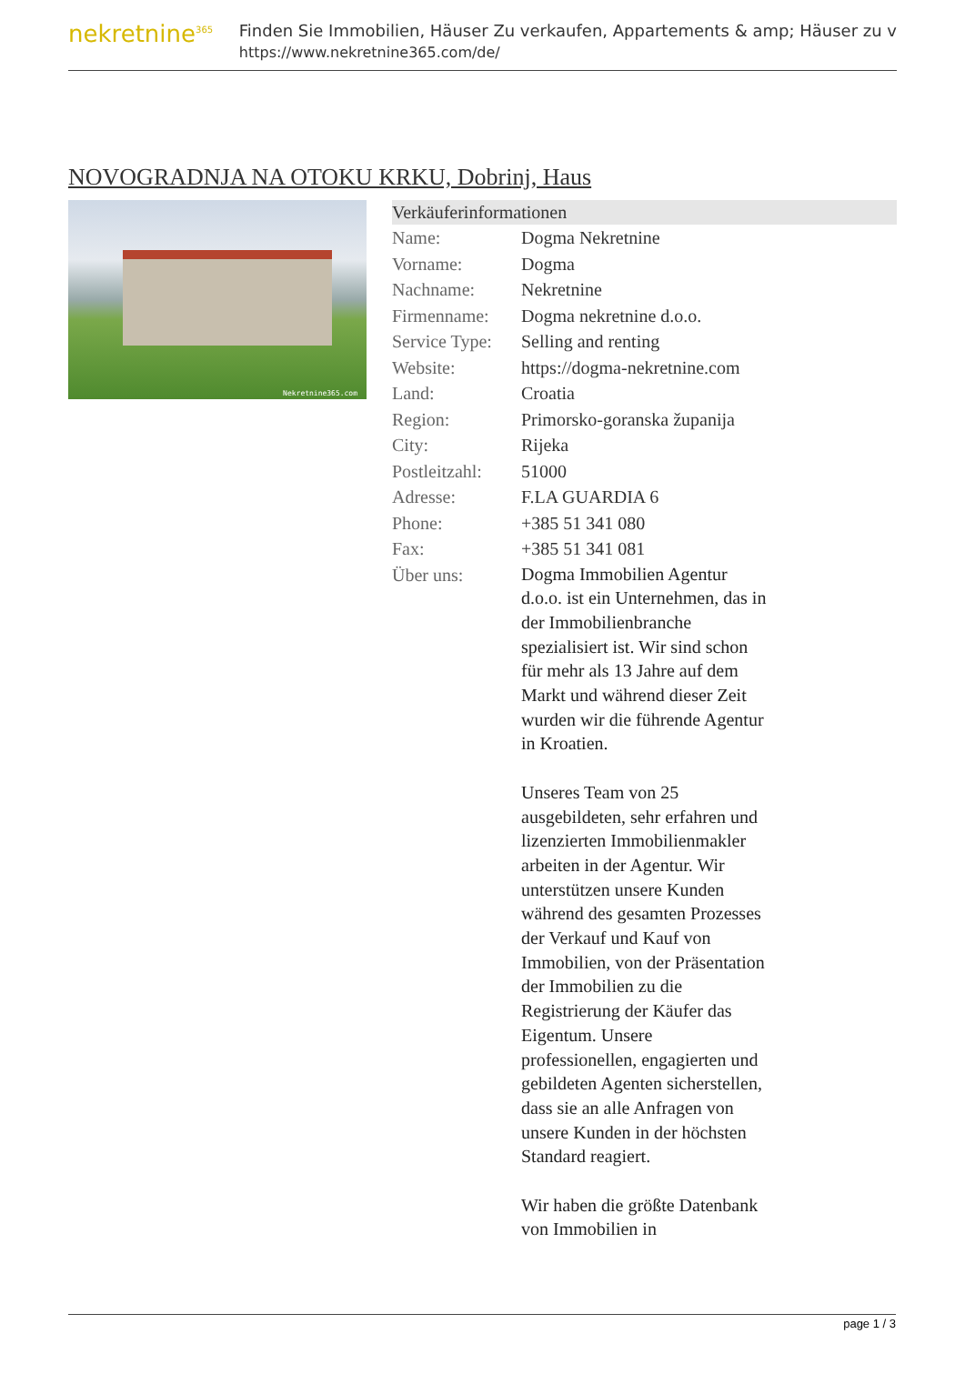nekretnine<sup>365</sup>
Finden Sie Immobilien, Häuser Zu verkaufen, Appartements & amp; Häuser zu v
https://www.nekretnine365.com/de/
NOVOGRADNJA NA OTOKU KRKU, Dobrinj, Haus
Nekretnine365.com
Verkäuferinformationen
| Name: | Dogma Nekretnine |
| Vorname: | Dogma |
| Nachname: | Nekretnine |
| Firmenname: | Dogma nekretnine d.o.o. |
| Service Type: | Selling and renting |
| Website: | https://dogma-nekretnine.com |
| Land: | Croatia |
| Region: | Primorsko-goranska županija |
| City: | Rijeka |
| Postleitzahl: | 51000 |
| Adresse: | F.LA GUARDIA 6 |
| Phone: | +385 51 341 080 |
| Fax: | +385 51 341 081 |
| Über uns: | Dogma Immobilien Agentur d.o.o. ist ein Unternehmen, das in der Immobilienbranche spezialisiert ist. Wir sind schon für mehr als 13 Jahre auf dem Markt und während dieser Zeit wurden wir die führende Agentur in Kroatien. Unseres Team von 25 ausgebildeten, sehr erfahren und lizenzierten Immobilienmakler arbeiten in der Agentur. Wir unterstützen unsere Kunden während des gesamten Prozesses der Verkauf und Kauf von Immobilien, von der Präsentation der Immobilien zu die Registrierung der Käufer das Eigentum. Unsere professionellen, engagierten und gebildeten Agenten sicherstellen, dass sie an alle Anfragen von unsere Kunden in der höchsten Standard reagiert. Wir haben die größte Datenbank von Immobilien in |
page 1 / 3